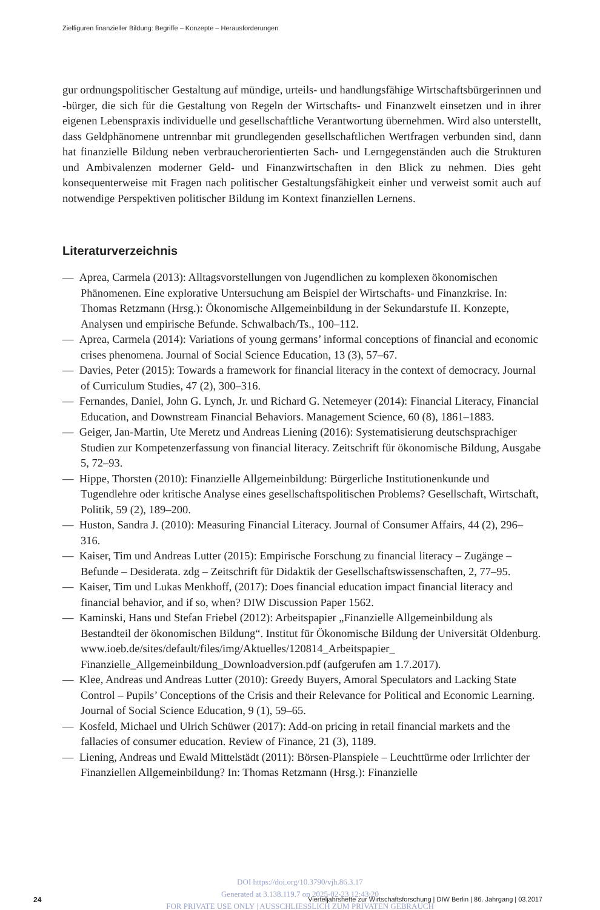Zielfiguren finanzieller Bildung: Begriffe – Konzepte – Herausforderungen
gur ordnungspolitischer Gestaltung auf mündige, urteils- und handlungsfähige Wirtschaftsbürgerinnen und -bürger, die sich für die Gestaltung von Regeln der Wirtschafts- und Finanzwelt einsetzen und in ihrer eigenen Lebenspraxis individuelle und gesellschaftliche Verantwortung übernehmen. Wird also unterstellt, dass Geldphänomene untrennbar mit grundlegenden gesellschaftlichen Wertfragen verbunden sind, dann hat finanzielle Bildung neben verbraucherorientierten Sach- und Lerngegenständen auch die Strukturen und Ambivalenzen moderner Geld- und Finanzwirtschaften in den Blick zu nehmen. Dies geht konsequenterweise mit Fragen nach politischer Gestaltungsfähigkeit einher und verweist somit auch auf notwendige Perspektiven politischer Bildung im Kontext finanziellen Lernens.
Literaturverzeichnis
— Aprea, Carmela (2013): Alltagsvorstellungen von Jugendlichen zu komplexen ökonomischen Phänomenen. Eine explorative Untersuchung am Beispiel der Wirtschafts- und Finanzkrise. In: Thomas Retzmann (Hrsg.): Ökonomische Allgemeinbildung in der Sekundarstufe II. Konzepte, Analysen und empirische Befunde. Schwalbach/Ts., 100–112.
— Aprea, Carmela (2014): Variations of young germans’ informal conceptions of financial and economic crises phenomena. Journal of Social Science Education, 13 (3), 57–67.
— Davies, Peter (2015): Towards a framework for financial literacy in the context of democracy. Journal of Curriculum Studies, 47 (2), 300–316.
— Fernandes, Daniel, John G. Lynch, Jr. und Richard G. Netemeyer (2014): Financial Literacy, Financial Education, and Downstream Financial Behaviors. Management Science, 60 (8), 1861–1883.
— Geiger, Jan-Martin, Ute Meretz und Andreas Liening (2016): Systematisierung deutschsprachiger Studien zur Kompetenzerfassung von financial literacy. Zeitschrift für ökonomische Bildung, Ausgabe 5, 72–93.
— Hippe, Thorsten (2010): Finanzielle Allgemeinbildung: Bürgerliche Institutionenkunde und Tugendlehre oder kritische Analyse eines gesellschaftspolitischen Problems? Gesellschaft, Wirtschaft, Politik, 59 (2), 189–200.
— Huston, Sandra J. (2010): Measuring Financial Literacy. Journal of Consumer Affairs, 44 (2), 296–316.
— Kaiser, Tim und Andreas Lutter (2015): Empirische Forschung zu financial literacy – Zugänge – Befunde – Desiderata. zdg – Zeitschrift für Didaktik der Gesellschaftswissenschaften, 2, 77–95.
— Kaiser, Tim und Lukas Menkhoff, (2017): Does financial education impact financial literacy and financial behavior, and if so, when? DIW Discussion Paper 1562.
— Kaminski, Hans und Stefan Friebel (2012): Arbeitspapier „Finanzielle Allgemeinbildung als Bestandteil der ökonomischen Bildung“. Institut für Ökonomische Bildung der Universität Oldenburg. www.ioeb.de/sites/default/files/img/Aktuelles/120814_Arbeitspapier_ Finanzielle_Allgemeinbildung_Downloadversion.pdf (aufgerufen am 1.7.2017).
— Klee, Andreas und Andreas Lutter (2010): Greedy Buyers, Amoral Speculators and Lacking State Control – Pupils’ Conceptions of the Crisis and their Relevance for Political and Economic Learning. Journal of Social Science Education, 9 (1), 59–65.
— Kosfeld, Michael und Ulrich Schüwer (2017): Add-on pricing in retail financial markets and the fallacies of consumer education. Review of Finance, 21 (3), 1189.
— Liening, Andreas und Ewald Mittelstädt (2011): Börsen-Planspiele – Leuchttürme oder Irrlichter der Finanziellen Allgemeinbildung? In: Thomas Retzmann (Hrsg.): Finanzielle
DOI https://doi.org/10.3790/vjh.86.3.17
Generated at 3.138.119.7 on 2025-02-23 12:43:20
FOR PRIVATE USE ONLY | AUSSCHLIESSLICH ZUM PRIVATEN GEBRAUCH
24
Vierteljahrshefte zur Wirtschaftsforschung | DIW Berlin | 86. Jahrgang | 03.2017